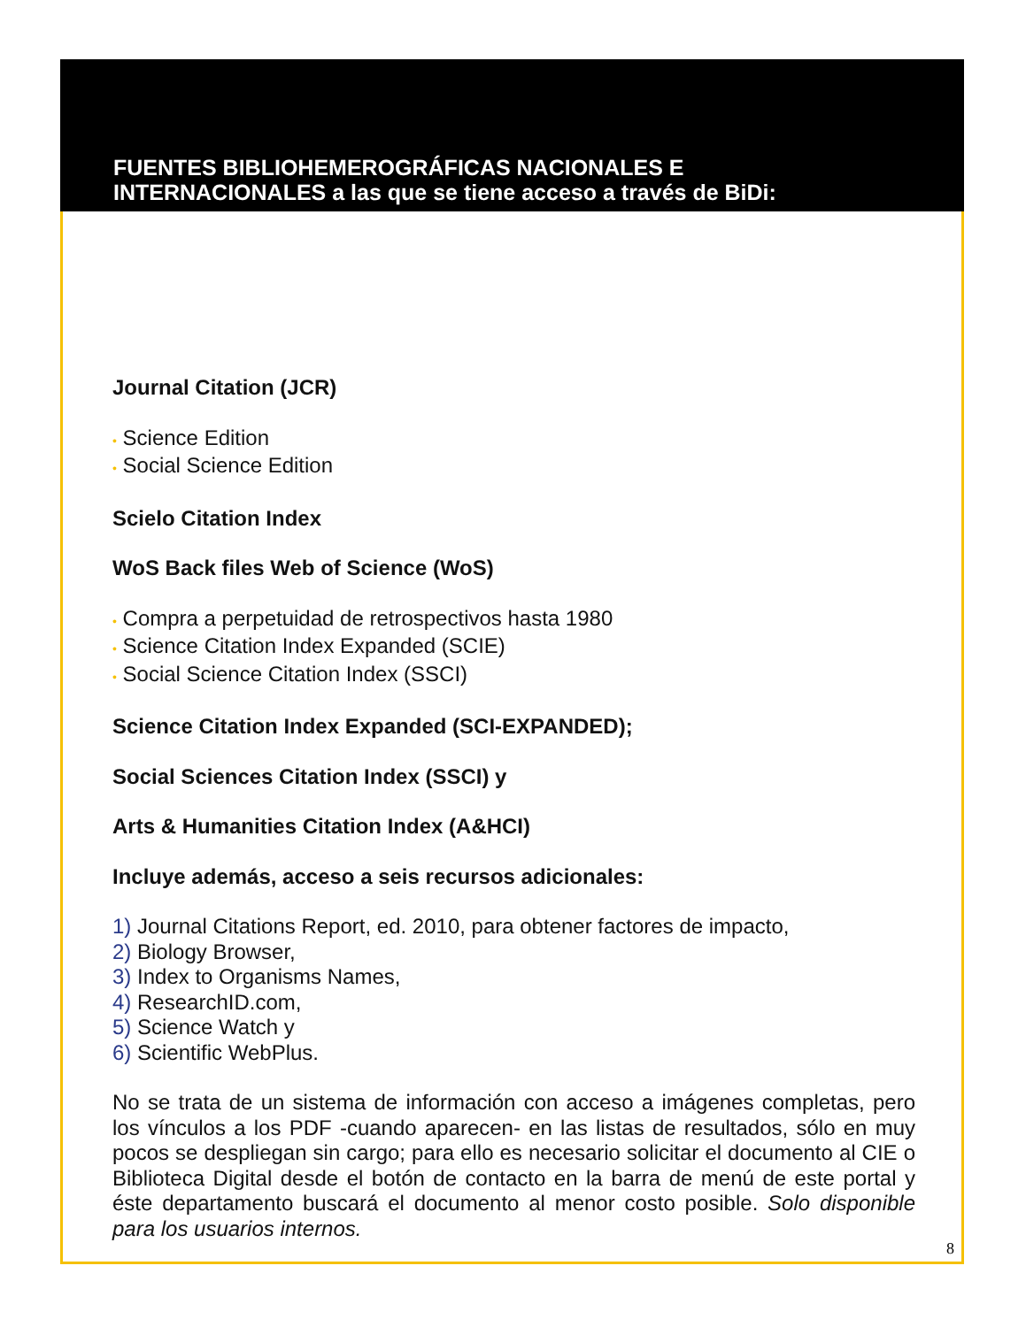FUENTES BIBLIOHEMEROGRÁFICAS NACIONALES E
INTERNACIONALES a las que se tiene acceso a través de BiDi:
Journal Citation (JCR)
• Science Edition
• Social Science Edition
Scielo Citation Index
WoS Back files Web of Science (WoS)
• Compra a perpetuidad de retrospectivos hasta 1980
• Science Citation Index Expanded (SCIE)
• Social Science Citation Index (SSCI)
Science Citation Index Expanded (SCI-EXPANDED);
Social Sciences Citation Index (SSCI) y
Arts & Humanities Citation Index (A&HCI)
Incluye además, acceso a seis recursos adicionales:
1) Journal Citations Report, ed. 2010, para obtener factores de impacto,
2) Biology Browser,
3) Index to Organisms Names,
4) ResearchID.com,
5) Science Watch y
6) Scientific WebPlus.
No se trata de un sistema de información con acceso a imágenes completas, pero los vínculos a los PDF -cuando aparecen- en las listas de resultados, sólo en muy pocos se despliegan sin cargo; para ello es necesario solicitar el documento al CIE o Biblioteca Digital desde el botón de contacto en la barra de menú de este portal y éste departamento buscará el documento al menor costo posible. Solo disponible para los usuarios internos.
8